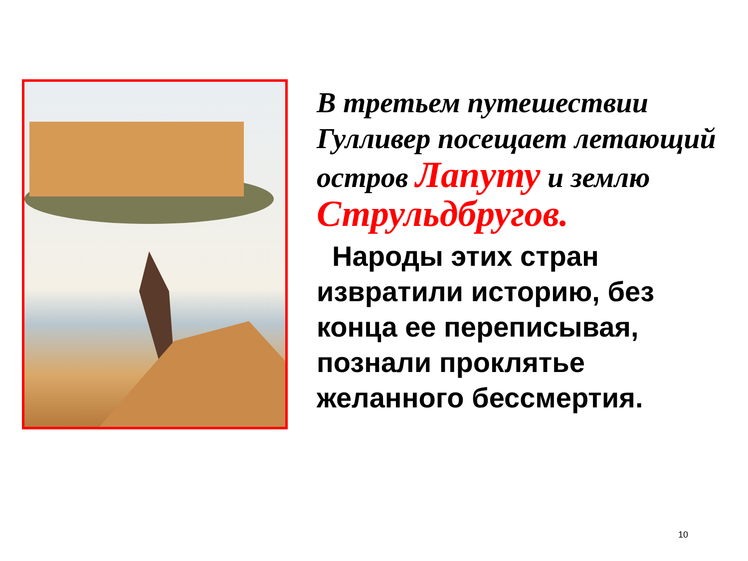В третьем путешествии Гулливер посещает летающий остров Лапуту и землю Струльдбругов.
Народы этих стран извратили историю, без конца ее переписывая, познали проклятье желанного бессмертия.
10